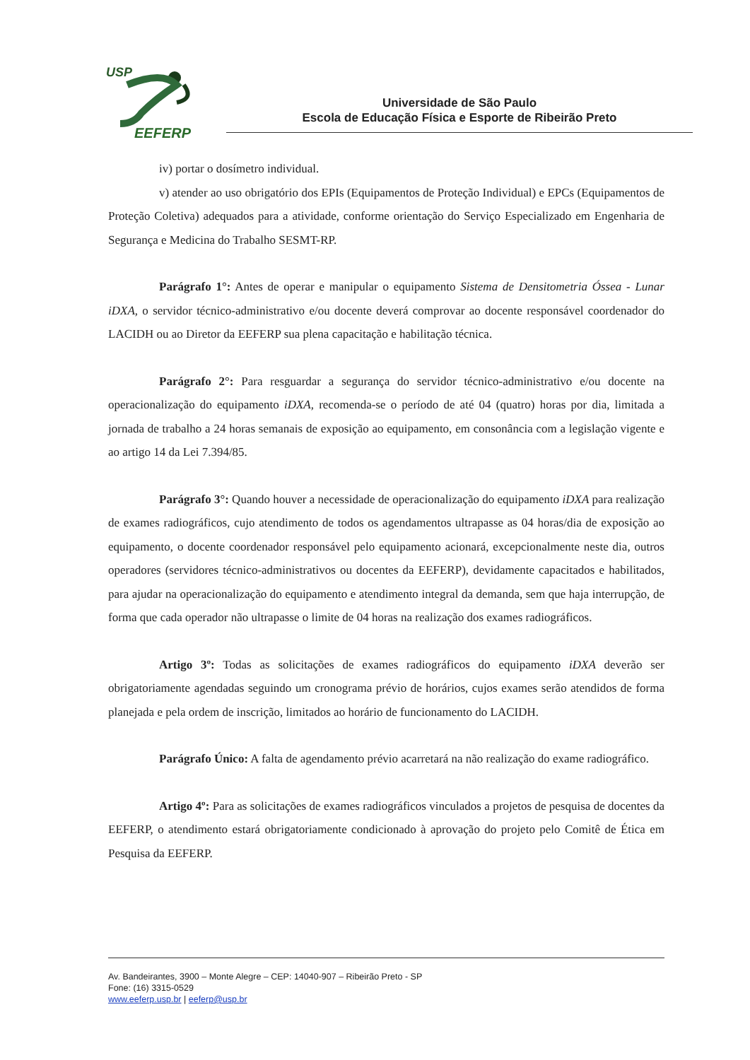USP
EEFERP
Universidade de São Paulo
Escola de Educação Física e Esporte de Ribeirão Preto
iv) portar o dosímetro individual.
v) atender ao uso obrigatório dos EPIs (Equipamentos de Proteção Individual) e EPCs (Equipamentos de Proteção Coletiva) adequados para a atividade, conforme orientação do Serviço Especializado em Engenharia de Segurança e Medicina do Trabalho SESMT-RP.
Parágrafo 1°: Antes de operar e manipular o equipamento Sistema de Densitometria Óssea - Lunar iDXA, o servidor técnico-administrativo e/ou docente deverá comprovar ao docente responsável coordenador do LACIDH ou ao Diretor da EEFERP sua plena capacitação e habilitação técnica.
Parágrafo 2°: Para resguardar a segurança do servidor técnico-administrativo e/ou docente na operacionalização do equipamento iDXA, recomenda-se o período de até 04 (quatro) horas por dia, limitada a jornada de trabalho a 24 horas semanais de exposição ao equipamento, em consonância com a legislação vigente e ao artigo 14 da Lei 7.394/85.
Parágrafo 3°: Quando houver a necessidade de operacionalização do equipamento iDXA para realização de exames radiográficos, cujo atendimento de todos os agendamentos ultrapasse as 04 horas/dia de exposição ao equipamento, o docente coordenador responsável pelo equipamento acionará, excepcionalmente neste dia, outros operadores (servidores técnico-administrativos ou docentes da EEFERP), devidamente capacitados e habilitados, para ajudar na operacionalização do equipamento e atendimento integral da demanda, sem que haja interrupção, de forma que cada operador não ultrapasse o limite de 04 horas na realização dos exames radiográficos.
Artigo 3º: Todas as solicitações de exames radiográficos do equipamento iDXA deverão ser obrigatoriamente agendadas seguindo um cronograma prévio de horários, cujos exames serão atendidos de forma planejada e pela ordem de inscrição, limitados ao horário de funcionamento do LACIDH.
Parágrafo Único: A falta de agendamento prévio acarretará na não realização do exame radiográfico.
Artigo 4º: Para as solicitações de exames radiográficos vinculados a projetos de pesquisa de docentes da EEFERP, o atendimento estará obrigatoriamente condicionado à aprovação do projeto pelo Comitê de Ética em Pesquisa da EEFERP.
Av. Bandeirantes, 3900 – Monte Alegre – CEP: 14040-907 – Ribeirão Preto - SP
Fone: (16) 3315-0529
www.eeferp.usp.br | eeferp@usp.br